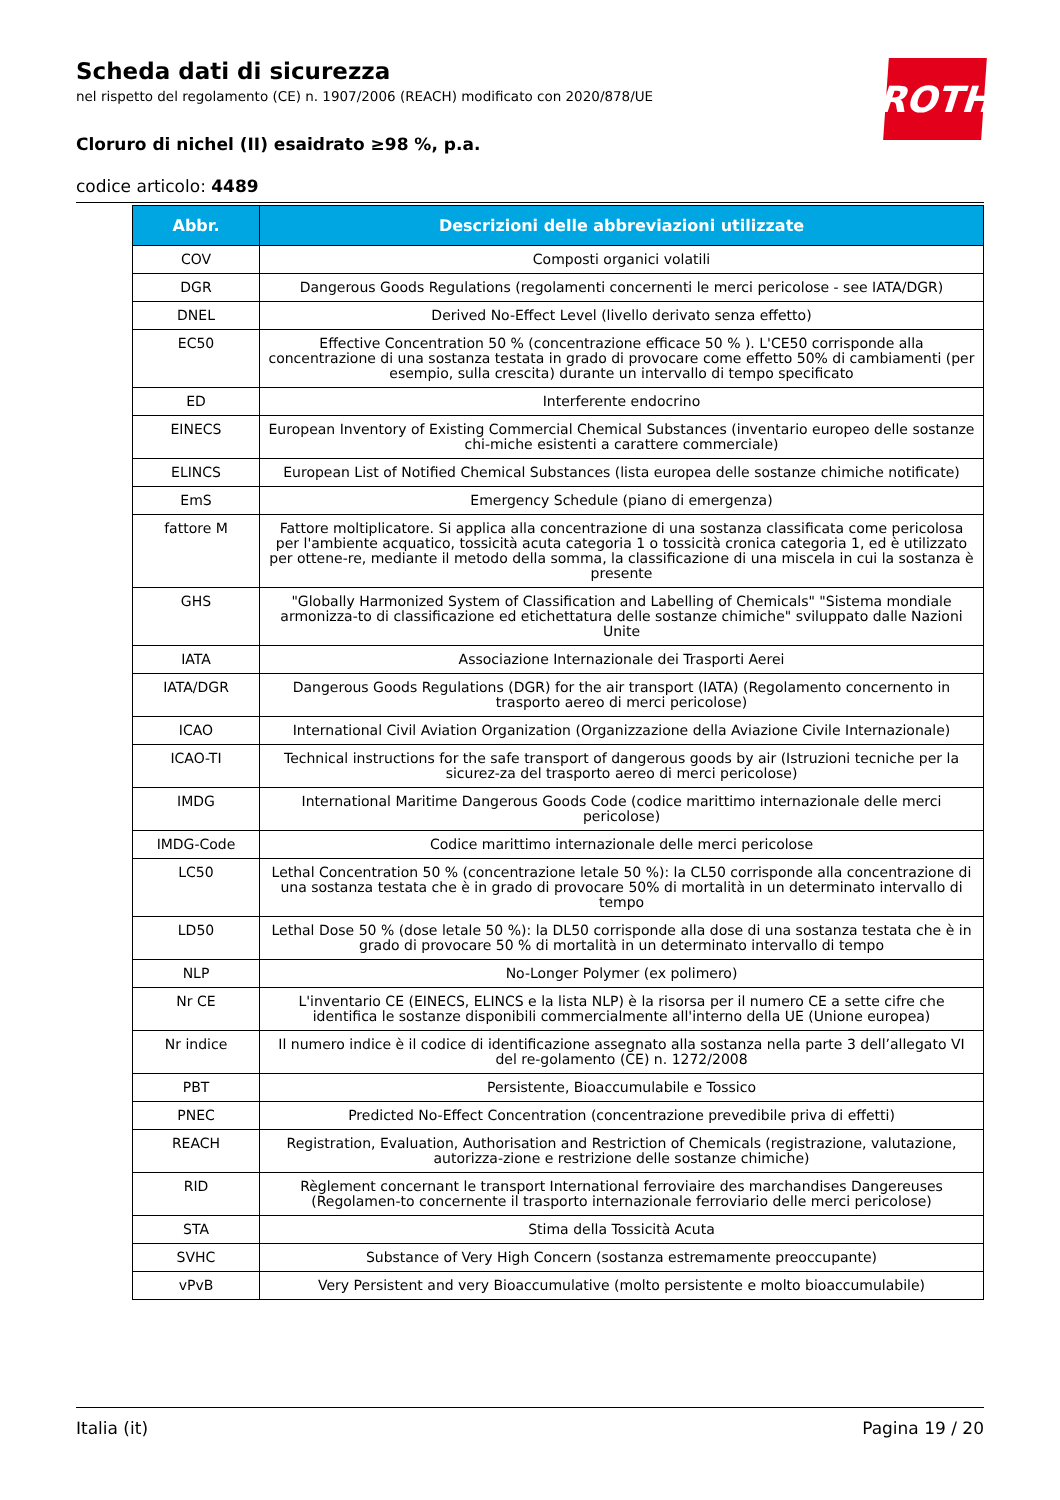ROTH
Scheda dati di sicurezza
nel rispetto del regolamento (CE) n. 1907/2006 (REACH) modificato con 2020/878/UE
Cloruro di nichel (II) esaidrato ≥98 %, p.a.
codice articolo: 4489
| Abbr. | Descrizioni delle abbreviazioni utilizzate |
| --- | --- |
| COV | Composti organici volatili |
| DGR | Dangerous Goods Regulations (regolamenti concernenti le merci pericolose - see IATA/DGR) |
| DNEL | Derived No-Effect Level (livello derivato senza effetto) |
| EC50 | Effective Concentration 50 % (concentrazione efficace 50 % ). L'CE50 corrisponde alla concentrazione di una sostanza testata in grado di provocare come effetto 50% di cambiamenti (per esempio, sulla crescita) durante un intervallo di tempo specificato |
| ED | Interferente endocrino |
| EINECS | European Inventory of Existing Commercial Chemical Substances (inventario europeo delle sostanze chi-miche esistenti a carattere commerciale) |
| ELINCS | European List of Notified Chemical Substances (lista europea delle sostanze chimiche notificate) |
| EmS | Emergency Schedule (piano di emergenza) |
| fattore M | Fattore moltiplicatore. Si applica alla concentrazione di una sostanza classificata come pericolosa per l'ambiente acquatico, tossicità acuta categoria 1 o tossicità cronica categoria 1, ed è utilizzato per ottene-re, mediante il metodo della somma, la classificazione di una miscela in cui la sostanza è presente |
| GHS | "Globally Harmonized System of Classification and Labelling of Chemicals" "Sistema mondiale armonizza-to di classificazione ed etichettatura delle sostanze chimiche" sviluppato dalle Nazioni Unite |
| IATA | Associazione Internazionale dei Trasporti Aerei |
| IATA/DGR | Dangerous Goods Regulations (DGR) for the air transport (IATA) (Regolamento concernento in trasporto aereo di merci pericolose) |
| ICAO | International Civil Aviation Organization (Organizzazione della Aviazione Civile Internazionale) |
| ICAO-TI | Technical instructions for the safe transport of dangerous goods by air (Istruzioni tecniche per la sicurez-za del trasporto aereo di merci pericolose) |
| IMDG | International Maritime Dangerous Goods Code (codice marittimo internazionale delle merci pericolose) |
| IMDG-Code | Codice marittimo internazionale delle merci pericolose |
| LC50 | Lethal Concentration 50 % (concentrazione letale 50 %): la CL50 corrisponde alla concentrazione di una sostanza testata che è in grado di provocare 50% di mortalità in un determinato intervallo di tempo |
| LD50 | Lethal Dose 50 % (dose letale 50 %): la DL50 corrisponde alla dose di una sostanza testata che è in grado di provocare 50 % di mortalità in un determinato intervallo di tempo |
| NLP | No-Longer Polymer (ex polimero) |
| Nr CE | L'inventario CE (EINECS, ELINCS e la lista NLP) è la risorsa per il numero CE a sette cifre che identifica le sostanze disponibili commercialmente all'interno della UE (Unione europea) |
| Nr indice | Il numero indice è il codice di identificazione assegnato alla sostanza nella parte 3 dell’allegato VI del re-golamento (CE) n. 1272/2008 |
| PBT | Persistente, Bioaccumulabile e Tossico |
| PNEC | Predicted No-Effect Concentration (concentrazione prevedibile priva di effetti) |
| REACH | Registration, Evaluation, Authorisation and Restriction of Chemicals (registrazione, valutazione, autorizza-zione e restrizione delle sostanze chimiche) |
| RID | Règlement concernant le transport International ferroviaire des marchandises Dangereuses (Regolamen-to concernente il trasporto internazionale ferroviario delle merci pericolose) |
| STA | Stima della Tossicità Acuta |
| SVHC | Substance of Very High Concern (sostanza estremamente preoccupante) |
| vPvB | Very Persistent and very Bioaccumulative (molto persistente e molto bioaccumulabile) |
Italia (it) Pagina 19 / 20